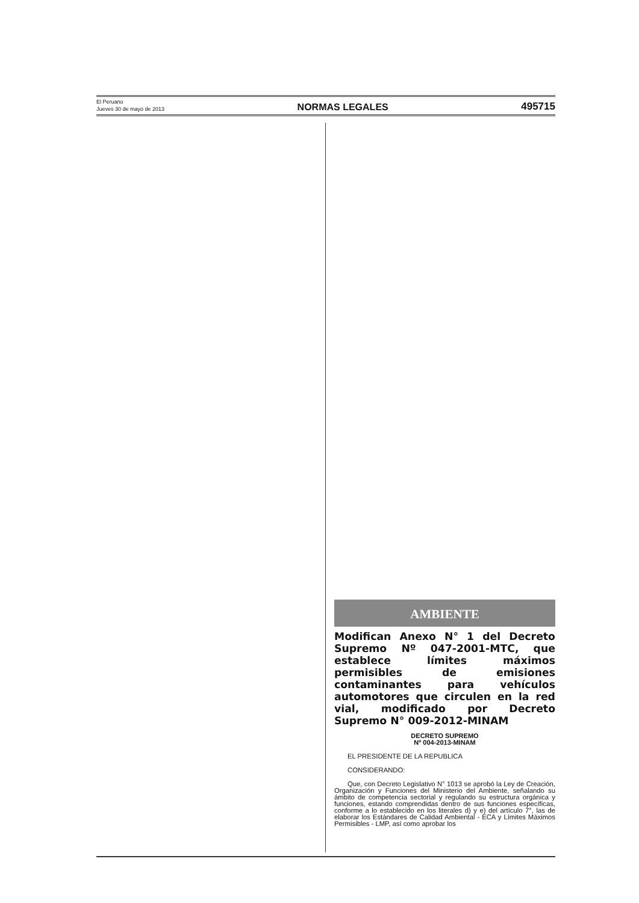El Peruano
Jueves 30 de mayo de 2013
NORMAS LEGALES
495715
AMBIENTE
Modifican Anexo N° 1 del Decreto Supremo Nº 047-2001-MTC, que establece límites máximos permisibles de emisiones contaminantes para vehículos automotores que circulen en la red vial, modificado por Decreto Supremo N° 009-2012-MINAM
DECRETO SUPREMO
Nº 004-2013-MINAM
EL PRESIDENTE DE LA REPUBLICA
CONSIDERANDO:
Que, con Decreto Legislativo N° 1013 se aprobó la Ley de Creación, Organización y Funciones del Ministerio del Ambiente, señalando su ámbito de competencia sectorial y regulando su estructura orgánica y funciones, estando comprendidas dentro de sus funciones específicas, conforme a lo establecido en los literales d) y e) del artículo 7°, las de elaborar los Estándares de Calidad Ambiental - ECA y Límites Máximos Permisibles - LMP, así como aprobar los